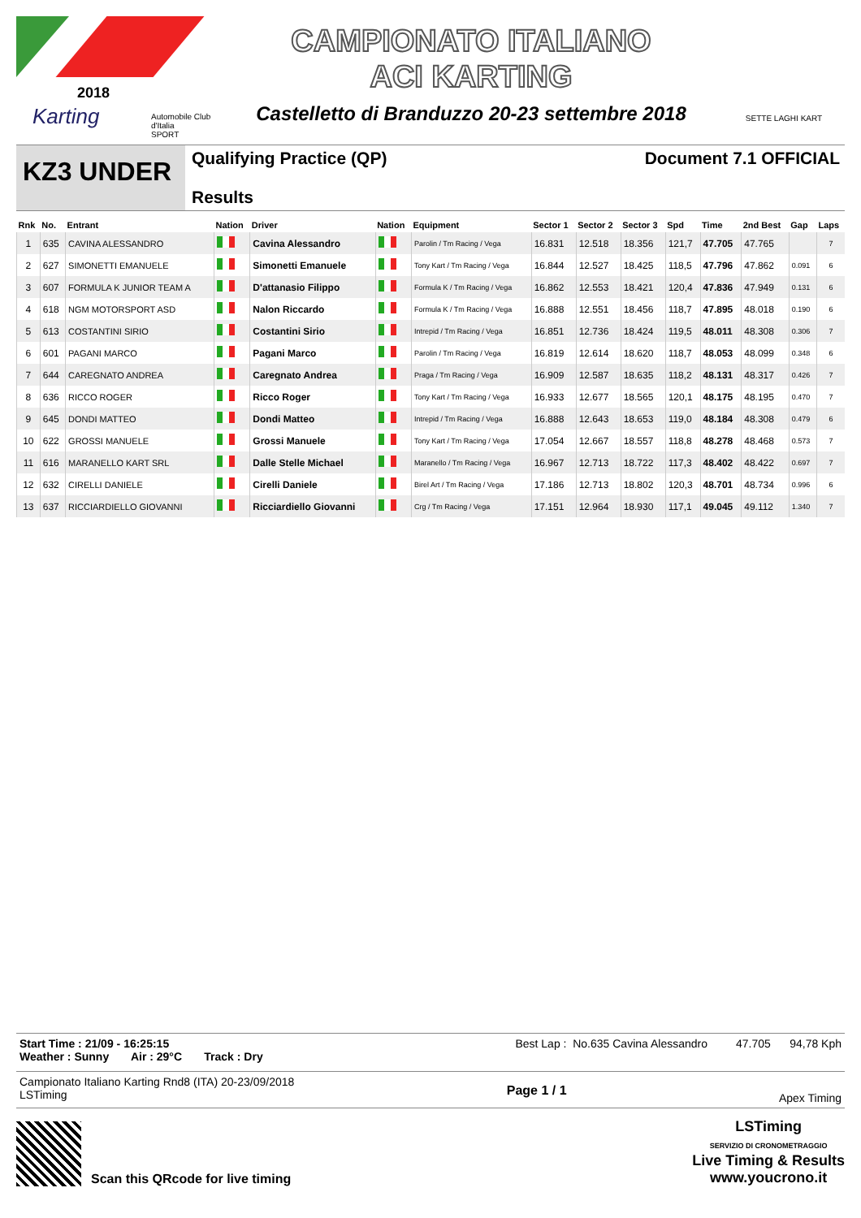2018
Karting
Automobile Club d'Italia
SPORT
CAMPIONATO ITALIANO
ACI KARTING
Castelletto di Branduzzo 20-23 settembre 2018
SETTE LAGHI KART
KZ3 UNDER
Qualifying Practice (QP)
Results
Document 7.1 OFFICIAL
| Rnk | No. | Entrant | Nation | Driver | Nation | Equipment | Sector 1 | Sector 2 | Sector 3 | Spd | Time | 2nd Best | Gap | Laps |
| --- | --- | --- | --- | --- | --- | --- | --- | --- | --- | --- | --- | --- | --- | --- |
| 1 | 635 | CAVINA ALESSANDRO | | Cavina Alessandro | | Parolin / Tm Racing / Vega | 16.831 | 12.518 | 18.356 | 121,7 | 47.705 | 47.765 | | 7 |
| 2 | 627 | SIMONETTI EMANUELE | | Simonetti Emanuele | | Tony Kart / Tm Racing / Vega | 16.844 | 12.527 | 18.425 | 118,5 | 47.796 | 47.862 | 0.091 | 6 |
| 3 | 607 | FORMULA K JUNIOR TEAM A | | D'attanasio Filippo | | Formula K / Tm Racing / Vega | 16.862 | 12.553 | 18.421 | 120,4 | 47.836 | 47.949 | 0.131 | 6 |
| 4 | 618 | NGM MOTORSPORT ASD | | Nalon Riccardo | | Formula K / Tm Racing / Vega | 16.888 | 12.551 | 18.456 | 118,7 | 47.895 | 48.018 | 0.190 | 6 |
| 5 | 613 | COSTANTINI SIRIO | | Costantini Sirio | | Intrepid / Tm Racing / Vega | 16.851 | 12.736 | 18.424 | 119,5 | 48.011 | 48.308 | 0.306 | 7 |
| 6 | 601 | PAGANI MARCO | | Pagani Marco | | Parolin / Tm Racing / Vega | 16.819 | 12.614 | 18.620 | 118,7 | 48.053 | 48.099 | 0.348 | 6 |
| 7 | 644 | CAREGNATO ANDREA | | Caregnato Andrea | | Praga / Tm Racing / Vega | 16.909 | 12.587 | 18.635 | 118,2 | 48.131 | 48.317 | 0.426 | 7 |
| 8 | 636 | RICCO ROGER | | Ricco Roger | | Tony Kart / Tm Racing / Vega | 16.933 | 12.677 | 18.565 | 120,1 | 48.175 | 48.195 | 0.470 | 7 |
| 9 | 645 | DONDI MATTEO | | Dondi Matteo | | Intrepid / Tm Racing / Vega | 16.888 | 12.643 | 18.653 | 119,0 | 48.184 | 48.308 | 0.479 | 6 |
| 10 | 622 | GROSSI MANUELE | | Grossi Manuele | | Tony Kart / Tm Racing / Vega | 17.054 | 12.667 | 18.557 | 118,8 | 48.278 | 48.468 | 0.573 | 7 |
| 11 | 616 | MARANELLO KART SRL | | Dalle Stelle Michael | | Maranello / Tm Racing / Vega | 16.967 | 12.713 | 18.722 | 117,3 | 48.402 | 48.422 | 0.697 | 7 |
| 12 | 632 | CIRELLI DANIELE | | Cirelli Daniele | | Birel Art / Tm Racing / Vega | 17.186 | 12.713 | 18.802 | 120,3 | 48.701 | 48.734 | 0.996 | 6 |
| 13 | 637 | RICCIARDIELLO GIOVANNI | | Ricciardiello Giovanni | | Crg / Tm Racing / Vega | 17.151 | 12.964 | 18.930 | 117,1 | 49.045 | 49.112 | 1.340 | 7 |
Start Time : 21/09 - 16:25:15
Weather : Sunny Air : 29°C Track : Dry
Best Lap : No.635 Cavina Alessandro 47.705 94,78 Kph
Campionato Italiano Karting Rnd8 (ITA) 20-23/09/2018
LSTiming
Page 1 / 1
Apex Timing
Scan this QRcode for live timing
LSTiming
SERVIZIO DI CRONOMETRAGGIO
Live Timing & Results
www.youcrono.it